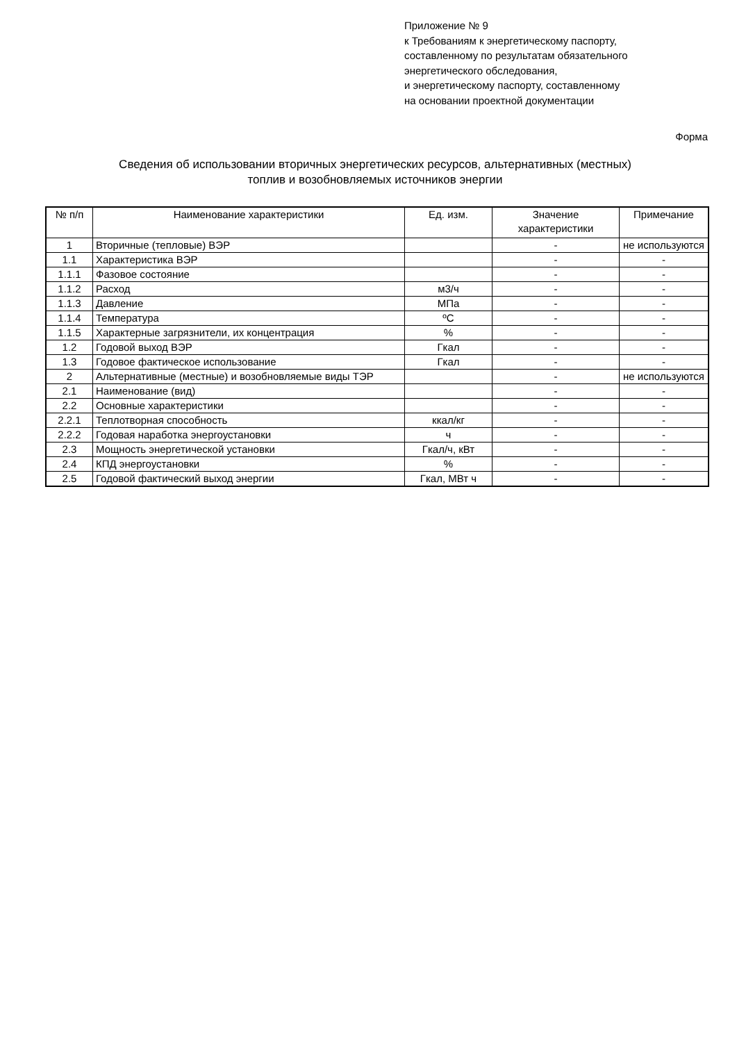Приложение № 9
к Требованиям к энергетическому паспорту,
составленному по результатам обязательного
энергетического обследования,
и энергетическому паспорту, составленному
на основании проектной документации
Форма
Сведения об использовании вторичных энергетических ресурсов, альтернативных (местных)
топлив и возобновляемых источников энергии
| № п/п | Наименование характеристики | Ед. изм. | Значение характеристики | Примечание |
| --- | --- | --- | --- | --- |
| 1 | Вторичные (тепловые) ВЭР | | - | не используются |
| 1.1 | Характеристика ВЭР | | - | - |
| 1.1.1 | Фазовое состояние | | - | - |
| 1.1.2 | Расход | м3/ч | - | - |
| 1.1.3 | Давление | МПа | - | - |
| 1.1.4 | Температура | ºC | - | - |
| 1.1.5 | Характерные загрязнители, их концентрация | % | - | - |
| 1.2 | Годовой выход ВЭР | Гкал | - | - |
| 1.3 | Годовое фактическое использование | Гкал | - | - |
| 2 | Альтернативные (местные) и возобновляемые виды ТЭР | | - | не используются |
| 2.1 | Наименование (вид) | | - | - |
| 2.2 | Основные характеристики | | - | - |
| 2.2.1 | Теплотворная способность | ккал/кг | - | - |
| 2.2.2 | Годовая наработка энергоустановки | ч | - | - |
| 2.3 | Мощность энергетической установки | Гкал/ч, кВт | - | - |
| 2.4 | КПД энергоустановки | % | - | - |
| 2.5 | Годовой фактический выход энергии | Гкал, МВт ч | - | - |